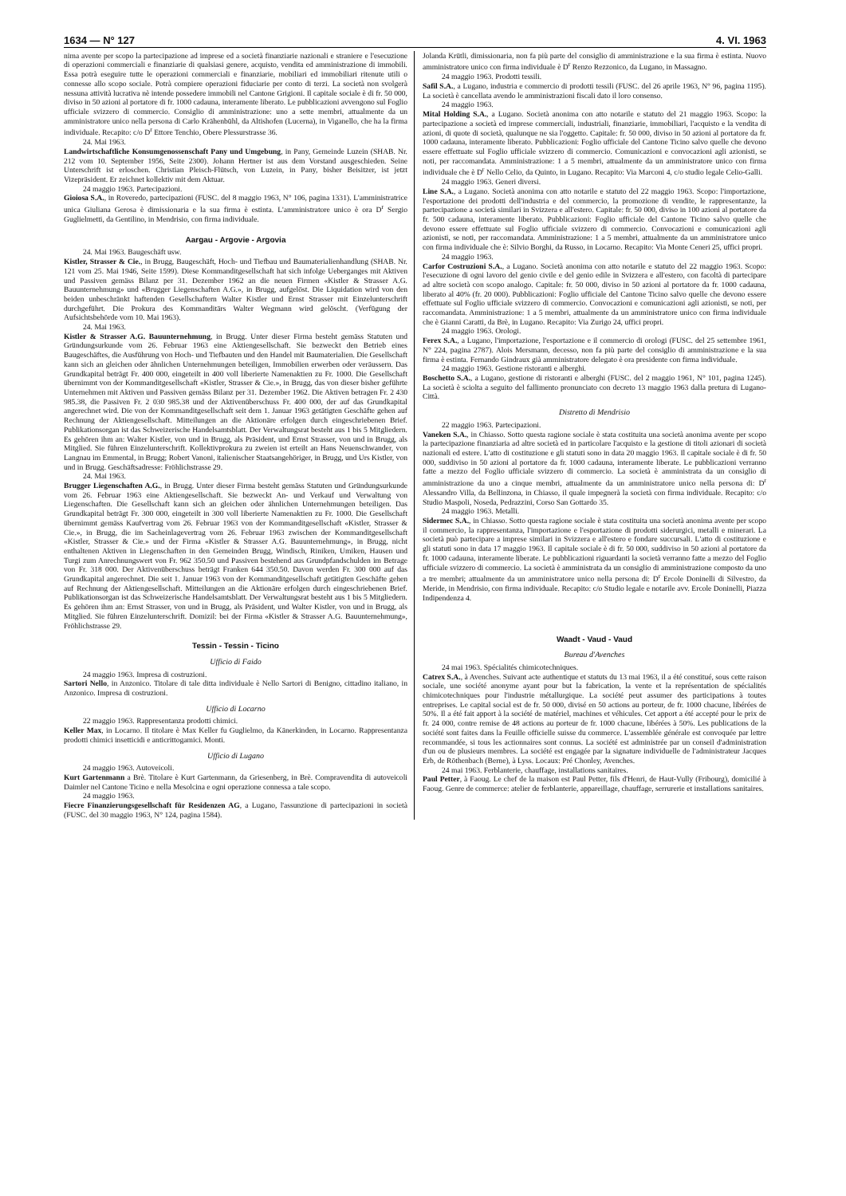1634 — N° 127 4. VI. 1963
nima avente per scopo la partecipazione ad imprese ed a società finanziarie nazionali e straniere e l'esecuzione di operazioni commerciali e finanziarie di qualsiasi genere, acquisto, vendita ed amministrazione di immobili. Essa potrà eseguire tutte le operazioni commerciali e finanziarie, mobiliari ed immobiliari ritenute utili o connesse allo scopo sociale. Potrà compiere operazioni fiduciarie per conto di terzi. La società non svolgerà nessuna attività lucrativa nè intende possedere immobili nel Cantone Grigioni. Il capitale sociale è di fr. 50 000, diviso in 50 azioni al portatore di fr. 1000 cadauna, interamente liberato. Le pubblicazioni avvengono sul Foglio ufficiale svizzero di commercio. Consiglio di amministrazione: uno a sette membri, attualmente da un amministratore unico nella persona di Carlo Krähenbühl, da Altishofen (Lucerna), in Viganello, che ha la firma individuale. Recapito: c/o D<sup>r</sup> Ettore Tenchio, Obere Plessurstrasse 36.
24. Mai 1963.
Landwirtschaftliche Konsumgenossenschaft Pany und Umgebung, in Pany, Gemeinde Luzein (SHAB. Nr. 212 vom 10. September 1956, Seite 2300). Johann Hertner ist aus dem Vorstand ausgeschieden. Seine Unterschrift ist erloschen. Christian Pleisch-Flütsch, von Luzein, in Pany, bisher Beisitzer, ist jetzt Vizepräsident. Er zeichnet kollektiv mit dem Aktuar.
24 maggio 1963. Partecipazioni.
Gioiosa S.A., in Roveredo, partecipazioni (FUSC. del 8 maggio 1963, N° 106, pagina 1331). L'amministratrice unica Giuliana Gerosa è dimissionaria e la sua firma è estinta. L'amministratore unico è ora D<sup>r</sup> Sergio Guglielmetti, da Gentilino, in Mendrisio, con firma individuale.
Aargau - Argovie - Argovia
24. Mai 1963. Baugeschäft usw.
Kistler, Strasser & Cie., in Brugg, Baugeschäft, Hoch- und Tiefbau und Baumaterialienhandlung (SHAB. Nr. 121 vom 25. Mai 1946, Seite 1599). Diese Kommanditgesellschaft hat sich infolge Ueberganges mit Aktiven und Passiven gemäss Bilanz per 31. Dezember 1962 an die neuen Firmen «Kistler & Strasser A.G. Bauunternehmung» und «Brugger Liegenschaften A.G.», in Brugg, aufgelöst. Die Liquidation wird von den beiden unbeschränkt haftenden Gesellschaftern Walter Kistler und Ernst Strasser mit Einzelunterschrift durchgeführt. Die Prokura des Kommanditärs Walter Wegmann wird gelöscht. (Verfügung der Aufsichtsbehörde vom 10. Mai 1963).
24. Mai 1963.
Kistler & Strasser A.G. Bauunternehmung, in Brugg. Unter dieser Firma besteht gemäss Statuten und Gründungsurkunde vom 26. Februar 1963 eine Aktiengesellschaft. Sie bezweckt den Betrieb eines Baugeschäftes, die Ausführung von Hoch- und Tiefbauten und den Handel mit Baumaterialien. Die Gesellschaft kann sich an gleichen oder ähnlichen Unternehmungen beteiligen, Immobilien erwerben oder veräussern. Das Grundkapital beträgt Fr. 400 000, eingeteilt in 400 voll liberierte Namenaktien zu Fr. 1000. Die Gesellschaft übernimmt von der Kommanditgesellschaft «Kistler, Strasser & Cie.», in Brugg, das von dieser bisher geführte Unternehmen mit Aktiven und Passiven gemäss Bilanz per 31. Dezember 1962. Die Aktiven betragen Fr. 2 430 985.38, die Passiven Fr. 2 030 985.38 und der Aktivenüberschuss Fr. 400 000, der auf das Grundkapital angerechnet wird. Die von der Kommanditgesellschaft seit dem 1. Januar 1963 getätigten Geschäfte gehen auf Rechnung der Aktiengesellschaft. Mitteilungen an die Aktionäre erfolgen durch eingeschriebenen Brief. Publikationsorgan ist das Schweizerische Handelsamtsblatt. Der Verwaltungsrat besteht aus 1 bis 5 Mitgliedern. Es gehören ihm an: Walter Kistler, von und in Brugg, als Präsident, und Ernst Strasser, von und in Brugg, als Mitglied. Sie führen Einzelunterschrift. Kollektivprokura zu zweien ist erteilt an Hans Neuenschwander, von Langnau im Emmental, in Brugg; Robert Vanoni, italienischer Staatsangehöriger, in Brugg, und Urs Kistler, von und in Brugg. Geschäftsadresse: Fröhlichstrasse 29.
24. Mai 1963.
Brugger Liegenschaften A.G., in Brugg. Unter dieser Firma besteht gemäss Statuten und Gründungsurkunde vom 26. Februar 1963 eine Aktiengesellschaft. Sie bezweckt An- und Verkauf und Verwaltung von Liegenschaften. Die Gesellschaft kann sich an gleichen oder ähnlichen Unternehmungen beteiligen. Das Grundkapital beträgt Fr. 300 000, eingeteilt in 300 voll liberierte Namenaktien zu Fr. 1000. Die Gesellschaft übernimmt gemäss Kaufvertrag vom 26. Februar 1963 von der Kommanditgesellschaft «Kistler, Strasser & Cie.», in Brugg, die im Sacheinlagevertrag vom 26. Februar 1963 zwischen der Kommanditgesellschaft «Kistler, Strasser & Cie.» und der Firma «Kistler & Strasser A.G. Bauunternehmung», in Brugg, nicht enthaltenen Aktiven in Liegenschaften in den Gemeinden Brugg, Windisch, Riniken, Umiken, Hausen und Turgi zum Anrechnungswert von Fr. 962 350.50 und Passiven bestehend aus Grundpfandschulden im Betrage von Fr. 318 000. Der Aktivenüberschuss beträgt Franken 644 350.50. Davon werden Fr. 300 000 auf das Grundkapital angerechnet. Die seit 1. Januar 1963 von der Kommanditgesellschaft getätigten Geschäfte gehen auf Rechnung der Aktiengesellschaft. Mitteilungen an die Aktionäre erfolgen durch eingeschriebenen Brief. Publikationsorgan ist das Schweizerische Handelsamtsblatt. Der Verwaltungsrat besteht aus 1 bis 5 Mitgliedern. Es gehören ihm an: Ernst Strasser, von und in Brugg, als Präsident, und Walter Kistler, von und in Brugg, als Mitglied. Sie führen Einzelunterschrift. Domizil: bei der Firma «Kistler & Strasser A.G. Bauunternehmung», Fröhlichstrasse 29.
Tessin - Tessin - Ticino
Ufficio di Faido
24 maggio 1963. Impresa di costruzioni.
Sartori Nello, in Anzonico. Titolare di tale ditta individuale è Nello Sartori di Benigno, cittadino italiano, in Anzonico. Impresa di costruzioni.
Ufficio di Locarno
22 maggio 1963. Rappresentanza prodotti chimici.
Keller Max, in Locarno. Il titolare è Max Keller fu Guglielmo, da Känerkinden, in Locarno. Rappresentanza prodotti chimici insetticidi e anticrittogamici. Monti.
Ufficio di Lugano
24 maggio 1963. Autoveicoli.
Kurt Gartenmann a Brè. Titolare è Kurt Gartenmann, da Griesenberg, in Brè. Compravendita di autoveicoli Daimler nel Cantone Ticino e nella Mesolcina e ogni operazione connessa a tale scopo.
24 maggio 1963.
Fiecre Finanzierungsgesellschaft für Residenzen AG, a Lugano, l'assunzione di partecipazioni in società (FUSC. del 30 maggio 1963, N° 124, pagina 1584).
Jolanda Krütli, dimissionaria, non fa più parte del consiglio di amministrazione e la sua firma è estinta. Nuovo amministratore unico con firma individuale è D<sup>r</sup> Renzo Rezzonico, da Lugano, in Massagno.
24 maggio 1963. Prodotti tessili.
Safil S.A., a Lugano, industria e commercio di prodotti tessili (FUSC. del 26 aprile 1963, N° 96, pagina 1195). La società è cancellata avendo le amministrazioni fiscali dato il loro consenso.
24 maggio 1963.
Mital Holding S.A., a Lugano. Società anonima con atto notarile e statuto del 21 maggio 1963. Scopo: la partecipazione a società ed imprese commerciali, industriali, finanziarie, immobiliari, l'acquisto e la vendita di azioni, di quote di società, qualunque ne sia l'oggetto. Capitale: fr. 50 000, diviso in 50 azioni al portatore da fr. 1000 cadauna, interamente liberato. Pubblicazioni: Foglio ufficiale del Cantone Ticino salvo quelle che devono essere effettuate sul Foglio ufficiale svizzero di commercio. Comunicazioni e convocazioni agli azionisti, se noti, per raccomandata. Amministrazione: 1 a 5 membri, attualmente da un amministratore unico con firma individuale che è D<sup>r</sup> Nello Celio, da Quinto, in Lugano. Recapito: Via Marconi 4, c/o studio legale Celio-Galli.
24 maggio 1963. Generi diversi.
Line S.A., a Lugano. Società anonima con atto notarile e statuto del 22 maggio 1963. Scopo: l'importazione, l'esportazione dei prodotti dell'industria e del commercio, la promozione di vendite, le rappresentanze, la partecipazione a società similari in Svizzera e all'estero. Capitale: fr. 50 000, diviso in 100 azioni al portatore da fr. 500 cadauna, interamente liberato. Pubblicazioni: Foglio ufficiale del Cantone Ticino salvo quelle che devono essere effettuate sul Foglio ufficiale svizzero di commercio. Convocazioni e comunicazioni agli azionisti, se noti, per raccomandata. Amministrazione: 1 a 5 membri, attualmente da un amministratore unico con firma individuale che è: Silvio Borghi, da Russo, in Locarno. Recapito: Via Monte Ceneri 25, uffici propri.
24 maggio 1963.
Carfor Costruzioni S.A., a Lugano. Società anonima con atto notarile e statuto del 22 maggio 1963. Scopo: l'esecuzione di ogni lavoro del genio civile e del genio edile in Svizzera e all'estero, con facoltà di partecipare ad altre società con scopo analogo. Capitale: fr. 50 000, diviso in 50 azioni al portatore da fr. 1000 cadauna, liberato al 40% (fr. 20 000). Pubblicazioni: Foglio ufficiale del Cantone Ticino salvo quelle che devono essere effettuate sul Foglio ufficiale svizzero di commercio. Convocazioni e comunicazioni agli azionisti, se noti, per raccomandata. Amministrazione: 1 a 5 membri, attualmente da un amministratore unico con firma individuale che è Gianni Caratti, da Brè, in Lugano. Recapito: Via Zurigo 24, uffici propri.
24 maggio 1963. Orologi.
Ferex S.A., a Lugano, l'importazione, l'esportazione e il commercio di orologi (FUSC. del 25 settembre 1961, N° 224, pagina 2787). Alois Mersmann, decesso, non fa più parte del consiglio di amministrazione e la sua firma è estinta. Fernando Gindraux già amministratore delegato è ora presidente con firma individuale.
24 maggio 1963. Gestione ristoranti e alberghi.
Boschetto S.A., a Lugano, gestione di ristoranti e alberghi (FUSC. del 2 maggio 1961, N° 101, pagina 1245). La società è sciolta a seguito del fallimento pronunciato con decreto 13 maggio 1963 dalla pretura di Lugano-Città.
Distretto di Mendrisio
22 maggio 1963. Partecipazioni.
Vaneken S.A., in Chiasso. Sotto questa ragione sociale è stata costituita una società anonima avente per scopo la partecipazione finanziaria ad altre società ed in particolare l'acquisto e la gestione di titoli azionari di società nazionali ed estere. L'atto di costituzione e gli statuti sono in data 20 maggio 1963. Il capitale sociale è di fr. 50 000, suddiviso in 50 azioni al portatore da fr. 1000 cadauna, interamente liberate. Le pubblicazioni verranno fatte a mezzo del Foglio ufficiale svizzero di commercio. La società è amministrata da un consiglio di amministrazione da uno a cinque membri, attualmente da un amministratore unico nella persona di: D<sup>r</sup> Alessandro Villa, da Bellinzona, in Chiasso, il quale impegnerà la società con firma individuale. Recapito: c/o Studio Maspoli, Noseda, Pedrazzini, Corso San Gottardo 35.
24 maggio 1963. Metalli.
Sidermec S.A., in Chiasso. Sotto questa ragione sociale è stata costituita una società anonima avente per scopo il commercio, la rappresentanza, l'importazione e l'esportazione di prodotti siderurgici, metalli e minerari. La società può partecipare a imprese similari in Svizzera e all'estero e fondare succursali. L'atto di costituzione e gli statuti sono in data 17 maggio 1963. Il capitale sociale è di fr. 50 000, suddiviso in 50 azioni al portatore da fr. 1000 cadauna, interamente liberate. Le pubblicazioni riguardanti la società verranno fatte a mezzo del Foglio ufficiale svizzero di commercio. La società è amministrata da un consiglio di amministrazione composto da uno a tre membri; attualmente da un amministratore unico nella persona di: D<sup>r</sup> Ercole Doninelli di Silvestro, da Meride, in Mendrisio, con firma individuale. Recapito: c/o Studio legale e notarile avv. Ercole Doninelli, Piazza Indipendenza 4.
Waadt - Vaud - Vaud
Bureau d'Avenches
24 mai 1963. Spécialités chimicotechniques.
Catrex S.A., à Avenches. Suivant acte authentique et statuts du 13 mai 1963, il a été constitué, sous cette raison sociale, une société anonyme ayant pour but la fabrication, la vente et la représentation de spécialités chimicotechniques pour l'industrie métallurgique. La société peut assumer des participations à toutes entreprises. Le capital social est de fr. 50 000, divisé en 50 actions au porteur, de fr. 1000 chacune, libérées de 50%. Il a été fait apport à la société de matériel, machines et véhicules. Cet apport a été accepté pour le prix de fr. 24 000, contre remise de 48 actions au porteur de fr. 1000 chacune, libérées à 50%. Les publications de la société sont faites dans la Feuille officielle suisse du commerce. L'assemblée générale est convoquée par lettre recommandée, si tous les actionnaires sont connus. La société est administrée par un conseil d'administration d'un ou de plusieurs membres. La société est engagée par la signature individuelle de l'administrateur Jacques Erb, de Röthenbach (Berne), à Lyss. Locaux: Pré Chonley, Avenches.
24 mai 1963. Ferblanterie, chauffage, installations sanitaires.
Paul Petter, à Faoug. Le chef de la maison est Paul Petter, fils d'Henri, de Haut-Vully (Fribourg), domicilié à Faoug. Genre de commerce: atelier de ferblanterie, appareillage, chauffage, serrurerie et installations sanitaires.